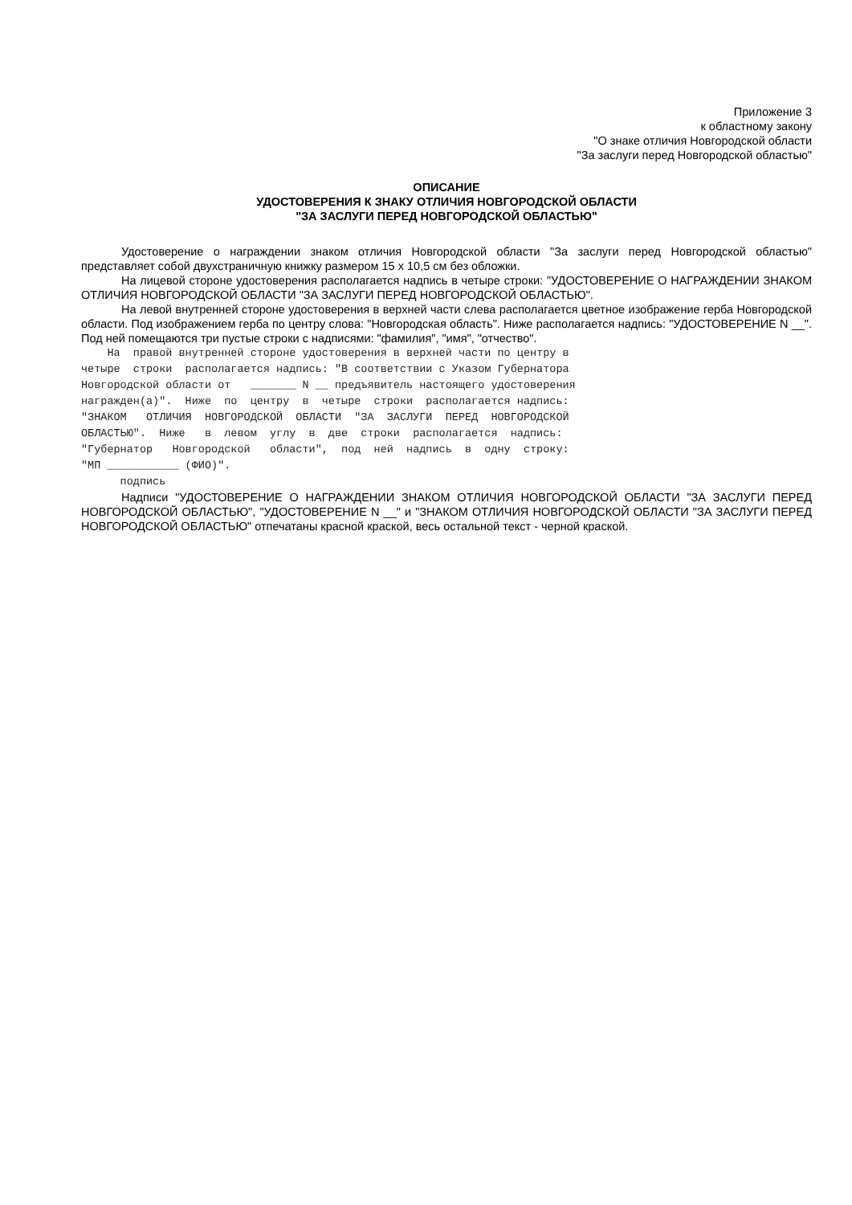Приложение 3
к областному закону
"О знаке отличия Новгородской области
"За заслуги перед Новгородской областью"
ОПИСАНИЕ
УДОСТОВЕРЕНИЯ К ЗНАКУ ОТЛИЧИЯ НОВГОРОДСКОЙ ОБЛАСТИ
"ЗА ЗАСЛУГИ ПЕРЕД НОВГОРОДСКОЙ ОБЛАСТЬЮ"
Удостоверение о награждении знаком отличия Новгородской области "За заслуги перед Новгородской областью" представляет собой двухстраничную книжку размером 15 x 10,5 см без обложки.
На лицевой стороне удостоверения располагается надпись в четыре строки: "УДОСТОВЕРЕНИЕ О НАГРАЖДЕНИИ ЗНАКОМ ОТЛИЧИЯ НОВГОРОДСКОЙ ОБЛАСТИ "ЗА ЗАСЛУГИ ПЕРЕД НОВГОРОДСКОЙ ОБЛАСТЬЮ".
На левой внутренней стороне удостоверения в верхней части слева располагается цветное изображение герба Новгородской области. Под изображением герба по центру слова: "Новгородская область". Ниже располагается надпись: "УДОСТОВЕРЕНИЕ N __". Под ней помещаются три пустые строки с надписями: "фамилия", "имя", "отчество".
На правой внутренней стороне удостоверения в верхней части по центру в четыре строки располагается надпись: "В соответствии с Указом Губернатора Новгородской области от _______ N __ предъявитель настоящего удостоверения награжден(а)". Ниже по центру в четыре строки располагается надпись: "ЗНАКОМ ОТЛИЧИЯ НОВГОРОДСКОЙ ОБЛАСТИ "ЗА ЗАСЛУГИ ПЕРЕД НОВГОРОДСКОЙ ОБЛАСТЬЮ". Ниже в левом углу в две строки располагается надпись: "Губернатор Новгородской области", под ней надпись в одну строку: "МП ___________ (ФИО)". подпись
Надписи "УДОСТОВЕРЕНИЕ О НАГРАЖДЕНИИ ЗНАКОМ ОТЛИЧИЯ НОВГОРОДСКОЙ ОБЛАСТИ "ЗА ЗАСЛУГИ ПЕРЕД НОВГОРОДСКОЙ ОБЛАСТЬЮ", "УДОСТОВЕРЕНИЕ N __" и "ЗНАКОМ ОТЛИЧИЯ НОВГОРОДСКОЙ ОБЛАСТИ "ЗА ЗАСЛУГИ ПЕРЕД НОВГОРОДСКОЙ ОБЛАСТЬЮ" отпечатаны красной краской, весь остальной текст - черной краской.